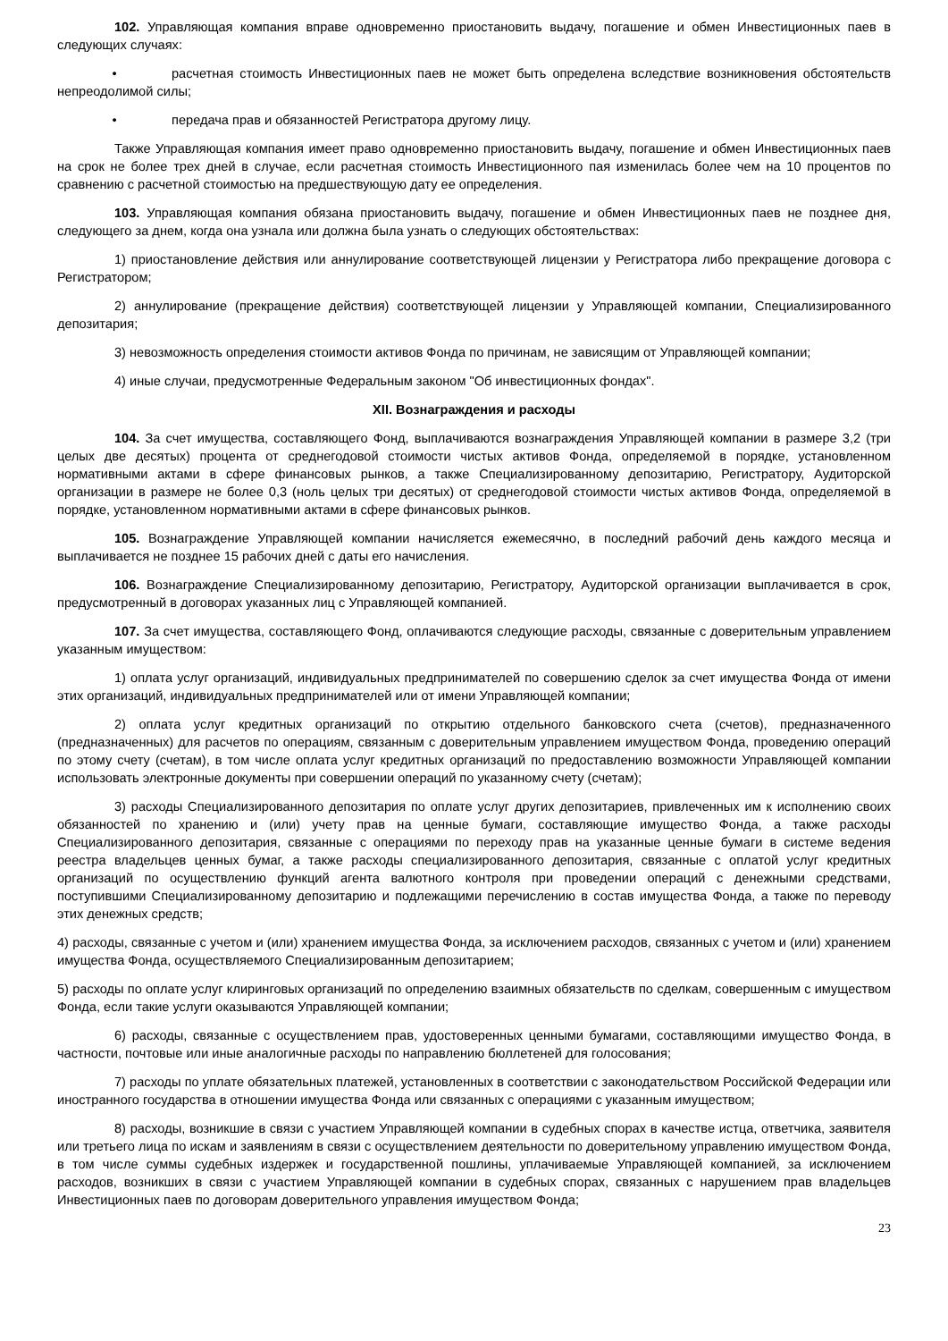102. Управляющая компания вправе одновременно приостановить выдачу, погашение и обмен Инвестиционных паев в следующих случаях:
• расчетная стоимость Инвестиционных паев не может быть определена вследствие возникновения обстоятельств непреодолимой силы;
• передача прав и обязанностей Регистратора другому лицу.
Также Управляющая компания имеет право одновременно приостановить выдачу, погашение и обмен Инвестиционных паев на срок не более трех дней в случае, если расчетная стоимость Инвестиционного пая изменилась более чем на 10 процентов по сравнению с расчетной стоимостью на предшествующую дату ее определения.
103. Управляющая компания обязана приостановить выдачу, погашение и обмен Инвестиционных паев не позднее дня, следующего за днем, когда она узнала или должна была узнать о следующих обстоятельствах:
1) приостановление действия или аннулирование соответствующей лицензии у Регистратора либо прекращение договора с Регистратором;
2) аннулирование (прекращение действия) соответствующей лицензии у Управляющей компании, Специализированного депозитария;
3) невозможность определения стоимости активов Фонда по причинам, не зависящим от Управляющей компании;
4) иные случаи, предусмотренные Федеральным законом "Об инвестиционных фондах".
XII. Вознаграждения и расходы
104. За счет имущества, составляющего Фонд, выплачиваются вознаграждения Управляющей компании в размере 3,2 (три целых две десятых) процента от среднегодовой стоимости чистых активов Фонда, определяемой в порядке, установленном нормативными актами в сфере финансовых рынков, а также Специализированному депозитарию, Регистратору, Аудиторской организации в размере не более 0,3 (ноль целых три десятых) от среднегодовой стоимости чистых активов Фонда, определяемой в порядке, установленном нормативными актами в сфере финансовых рынков.
105. Вознаграждение Управляющей компании начисляется ежемесячно, в последний рабочий день каждого месяца и выплачивается не позднее 15 рабочих дней с даты его начисления.
106. Вознаграждение Специализированному депозитарию, Регистратору, Аудиторской организации выплачивается в срок, предусмотренный в договорах указанных лиц с Управляющей компанией.
107. За счет имущества, составляющего Фонд, оплачиваются следующие расходы, связанные с доверительным управлением указанным имуществом:
1) оплата услуг организаций, индивидуальных предпринимателей по совершению сделок за счет имущества Фонда от имени этих организаций, индивидуальных предпринимателей или от имени Управляющей компании;
2) оплата услуг кредитных организаций по открытию отдельного банковского счета (счетов), предназначенного (предназначенных) для расчетов по операциям, связанным с доверительным управлением имуществом Фонда, проведению операций по этому счету (счетам), в том числе оплата услуг кредитных организаций по предоставлению возможности Управляющей компании использовать электронные документы при совершении операций по указанному счету (счетам);
3) расходы Специализированного депозитария по оплате услуг других депозитариев, привлеченных им к исполнению своих обязанностей по хранению и (или) учету прав на ценные бумаги, составляющие имущество Фонда, а также расходы Специализированного депозитария, связанные с операциями по переходу прав на указанные ценные бумаги в системе ведения реестра владельцев ценных бумаг, а также расходы специализированного депозитария, связанные с оплатой услуг кредитных организаций по осуществлению функций агента валютного контроля при проведении операций с денежными средствами, поступившими Специализированному депозитарию и подлежащими перечислению в состав имущества Фонда, а также по переводу этих денежных средств;
4) расходы, связанные с учетом и (или) хранением имущества Фонда, за исключением расходов, связанных с учетом и (или) хранением имущества Фонда, осуществляемого Специализированным депозитарием;
5) расходы по оплате услуг клиринговых организаций по определению взаимных обязательств по сделкам, совершенным с имуществом Фонда, если такие услуги оказываются Управляющей компании;
6) расходы, связанные с осуществлением прав, удостоверенных ценными бумагами, составляющими имущество Фонда, в частности, почтовые или иные аналогичные расходы по направлению бюллетеней для голосования;
7) расходы по уплате обязательных платежей, установленных в соответствии с законодательством Российской Федерации или иностранного государства в отношении имущества Фонда или связанных с операциями с указанным имуществом;
8) расходы, возникшие в связи с участием Управляющей компании в судебных спорах в качестве истца, ответчика, заявителя или третьего лица по искам и заявлениям в связи с осуществлением деятельности по доверительному управлению имуществом Фонда, в том числе суммы судебных издержек и государственной пошлины, уплачиваемые Управляющей компанией, за исключением расходов, возникших в связи с участием Управляющей компании в судебных спорах, связанных с нарушением прав владельцев Инвестиционных паев по договорам доверительного управления имуществом Фонда;
23